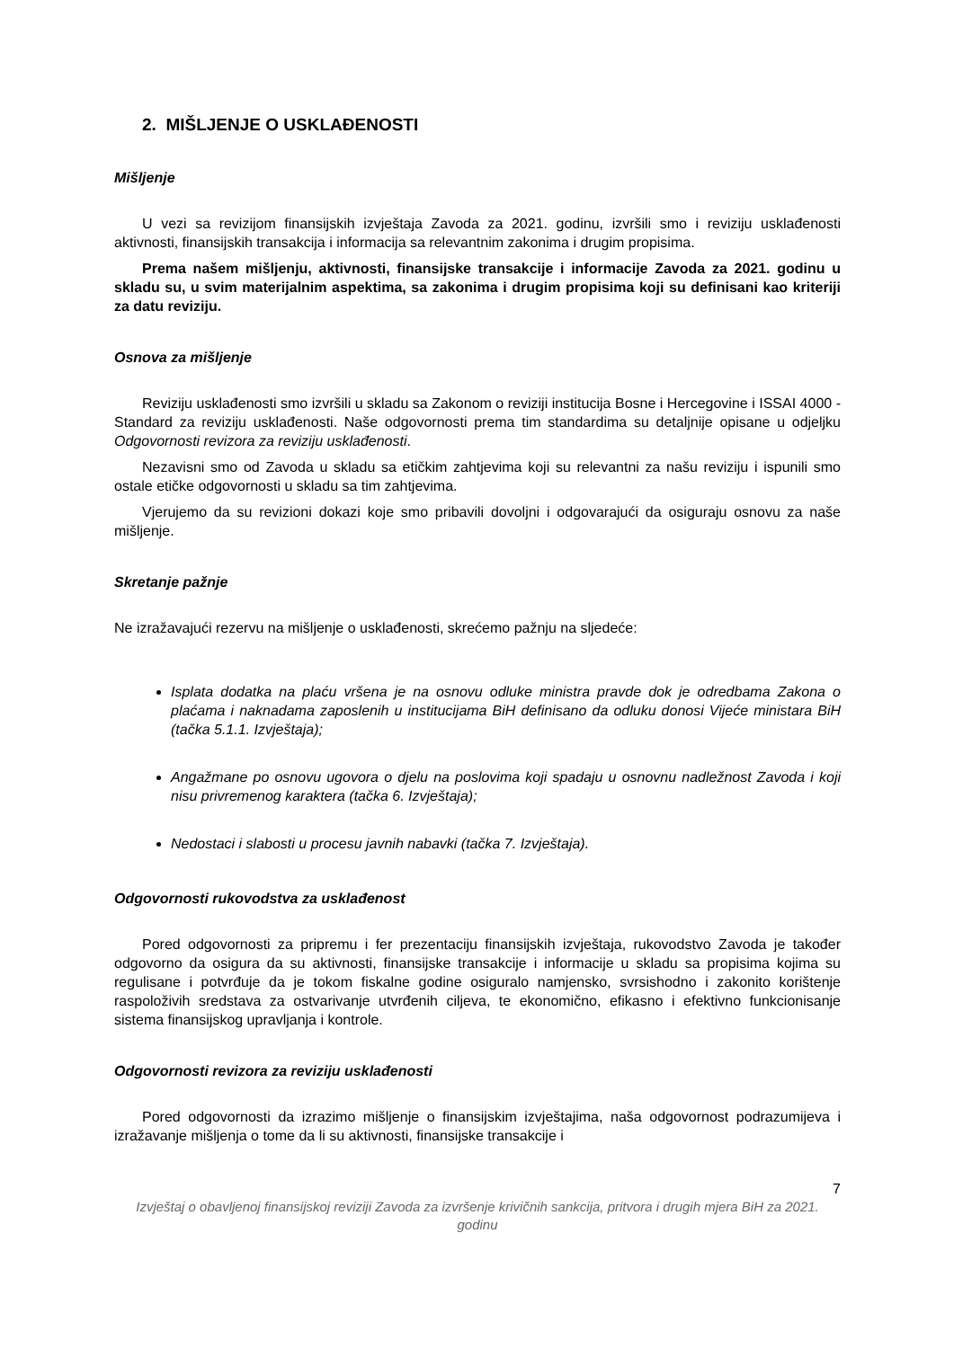2. MIŠLJENJE O USKLAĐENOSTI
Mišljenje
U vezi sa revizijom finansijskih izvještaja Zavoda za 2021. godinu, izvršili smo i reviziju usklađenosti aktivnosti, finansijskih transakcija i informacija sa relevantnim zakonima i drugim propisima.
Prema našem mišljenju, aktivnosti, finansijske transakcije i informacije Zavoda za 2021. godinu u skladu su, u svim materijalnim aspektima, sa zakonima i drugim propisima koji su definisani kao kriteriji za datu reviziju.
Osnova za mišljenje
Reviziju usklađenosti smo izvršili u skladu sa Zakonom o reviziji institucija Bosne i Hercegovine i ISSAI 4000 - Standard za reviziju usklađenosti. Naše odgovornosti prema tim standardima su detaljnije opisane u odjeljku Odgovornosti revizora za reviziju usklađenosti.
Nezavisni smo od Zavoda u skladu sa etičkim zahtjevima koji su relevantni za našu reviziju i ispunili smo ostale etičke odgovornosti u skladu sa tim zahtjevima.
Vjerujemo da su revizioni dokazi koje smo pribavili dovoljni i odgovarajući da osiguraju osnovu za naše mišljenje.
Skretanje pažnje
Ne izražavajući rezervu na mišljenje o usklađenosti, skrećemo pažnju na sljedeće:
Isplata dodatka na plaću vršena je na osnovu odluke ministra pravde dok je odredbama Zakona o plaćama i naknadama zaposlenih u institucijama BiH definisano da odluku donosi Vijeće ministara BiH (tačka 5.1.1. Izvještaja);
Angažmane po osnovu ugovora o djelu na poslovima koji spadaju u osnovnu nadležnost Zavoda i koji nisu privremenog karaktera (tačka 6. Izvještaja);
Nedostaci i slabosti u procesu javnih nabavki (tačka 7. Izvještaja).
Odgovornosti rukovodstva za usklađenost
Pored odgovornosti za pripremu i fer prezentaciju finansijskih izvještaja, rukovodstvo Zavoda je također odgovorno da osigura da su aktivnosti, finansijske transakcije i informacije u skladu sa propisima kojima su regulisane i potvrđuje da je tokom fiskalne godine osiguralo namjensko, svrsishodno i zakonito korištenje raspoloživih sredstava za ostvarivanje utvrđenih ciljeva, te ekonomično, efikasno i efektivno funkcionisanje sistema finansijskog upravljanja i kontrole.
Odgovornosti revizora za reviziju usklađenosti
Pored odgovornosti da izrazimo mišljenje o finansijskim izvještajima, naša odgovornost podrazumijeva i izražavanje mišljenja o tome da li su aktivnosti, finansijske transakcije i
7
Izvještaj o obavljenoj finansijskoj reviziji Zavoda za izvršenje krivičnih sankcija, pritvora i drugih mjera BiH za 2021. godinu